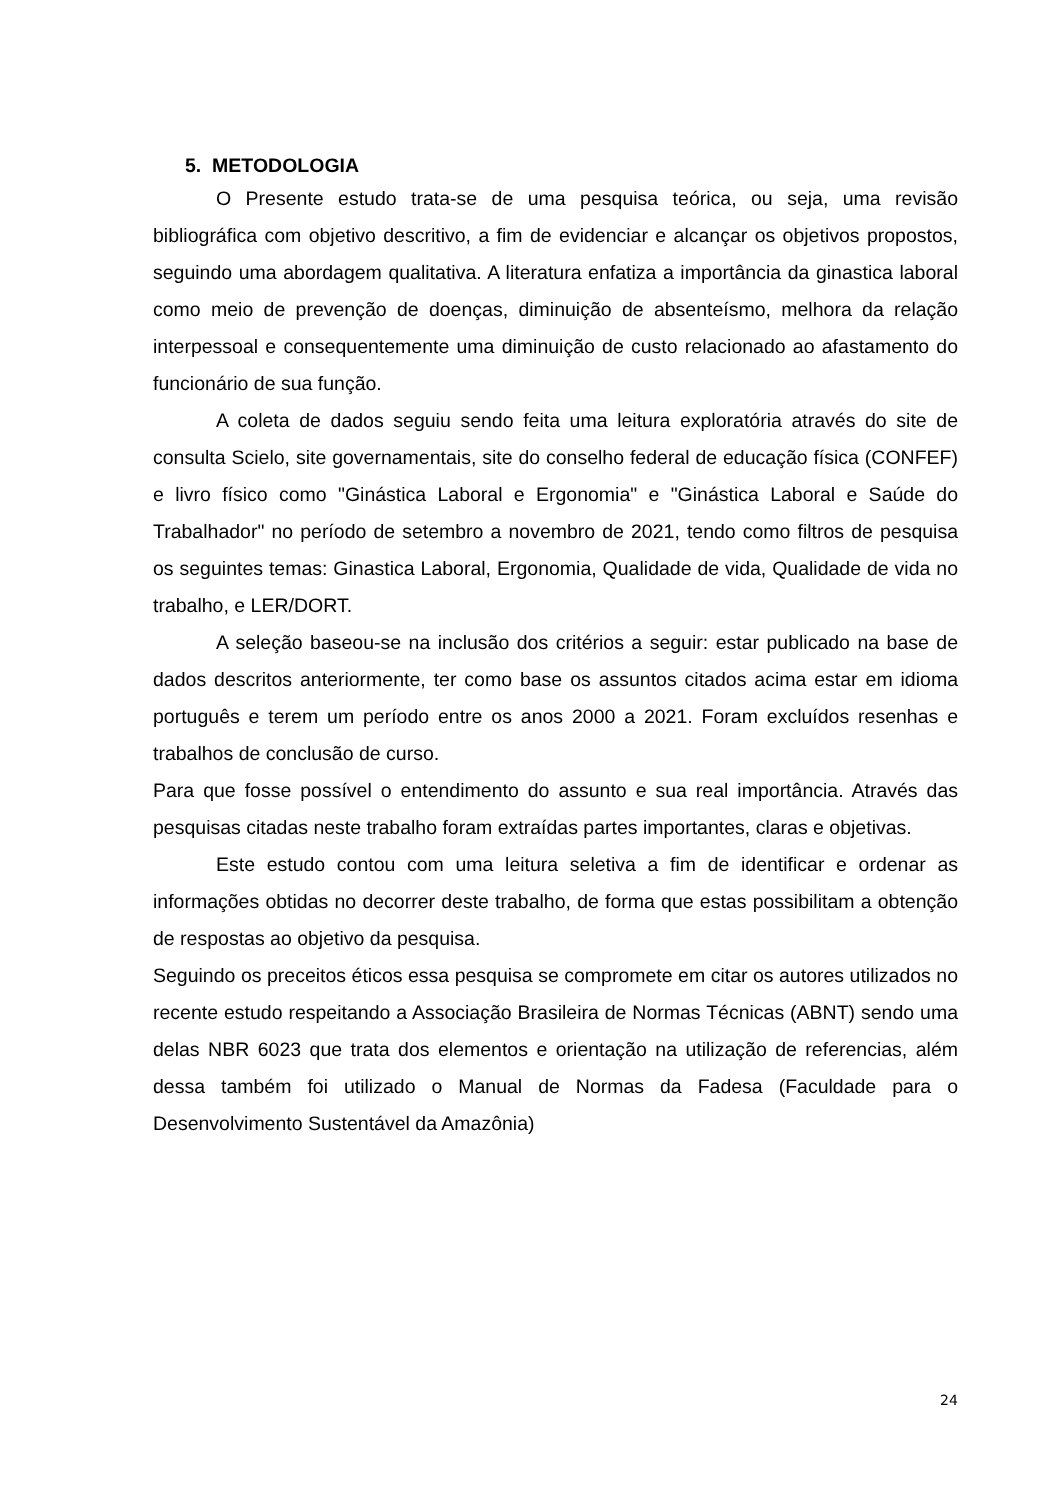5. METODOLOGIA
O Presente estudo trata-se de uma pesquisa teórica, ou seja, uma revisão bibliográfica com objetivo descritivo, a fim de evidenciar e alcançar os objetivos propostos, seguindo uma abordagem qualitativa. A literatura enfatiza a importância da ginastica laboral como meio de prevenção de doenças, diminuição de absenteísmo, melhora da relação interpessoal e consequentemente uma diminuição de custo relacionado ao afastamento do funcionário de sua função.
A coleta de dados seguiu sendo feita uma leitura exploratória através do site de consulta Scielo, site governamentais, site do conselho federal de educação física (CONFEF) e livro físico como "Ginástica Laboral e Ergonomia" e "Ginástica Laboral e Saúde do Trabalhador" no período de setembro a novembro de 2021, tendo como filtros de pesquisa os seguintes temas: Ginastica Laboral, Ergonomia, Qualidade de vida, Qualidade de vida no trabalho, e LER/DORT.
A seleção baseou-se na inclusão dos critérios a seguir: estar publicado na base de dados descritos anteriormente, ter como base os assuntos citados acima estar em idioma português e terem um período entre os anos 2000 a 2021. Foram excluídos resenhas e trabalhos de conclusão de curso.
Para que fosse possível o entendimento do assunto e sua real importância. Através das pesquisas citadas neste trabalho foram extraídas partes importantes, claras e objetivas.
Este estudo contou com uma leitura seletiva a fim de identificar e ordenar as informações obtidas no decorrer deste trabalho, de forma que estas possibilitam a obtenção de respostas ao objetivo da pesquisa.
Seguindo os preceitos éticos essa pesquisa se compromete em citar os autores utilizados no recente estudo respeitando a Associação Brasileira de Normas Técnicas (ABNT) sendo uma delas NBR 6023 que trata dos elementos e orientação na utilização de referencias, além dessa também foi utilizado o Manual de Normas da Fadesa (Faculdade para o Desenvolvimento Sustentável da Amazônia)
24